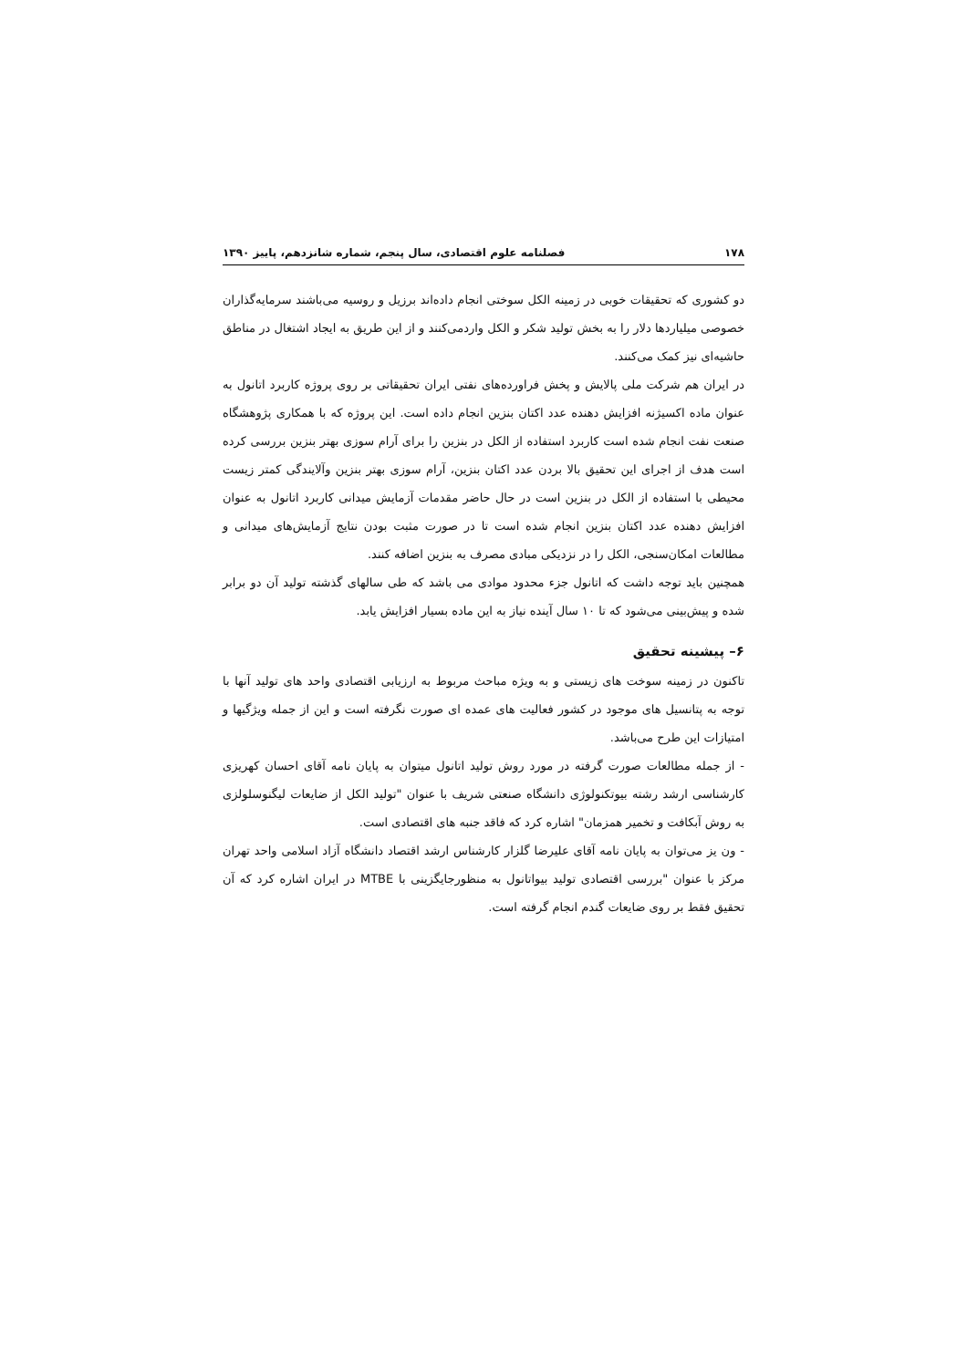۱۷۸ فصلنامه علوم اقتصادی، سال پنجم، شماره شانزدهم، پاییز ۱۳۹۰
دو کشوری که تحقیقات خوبی در زمینه الکل سوختی انجام داده‌اند برزیل و روسیه می‌باشند سرمایه‌گذاران خصوصی میلیاردها دلار را به بخش تولید شکر و الکل واردمی‌کنند و از این طریق به ایجاد اشتغال در مناطق حاشیه‌ای نیز کمک می‌کنند.
در ایران هم شرکت ملی پالایش و پخش فراورده‌های نفتی ایران تحقیقاتی بر روی پروژه کاربرد اتانول به عنوان ماده اکسیژنه افزایش دهنده عدد اکتان بنزین انجام داده است. این پروژه که با همکاری پژوهشگاه صنعت نفت انجام شده است کاربرد استفاده از الکل در بنزین را برای آرام سوزی بهتر بنزین بررسی کرده است هدف از اجرای این تحقیق بالا بردن عدد اکتان بنزین، آرام سوزی بهتر بنزین وآلایندگی کمتر زیست محیطی با استفاده از الکل در بنزین است در حال حاضر مقدمات آزمایش میدانی کاربرد اتانول به عنوان افزایش دهنده عدد اکتان بنزین انجام شده است تا در صورت مثبت بودن نتایج آزمایش‌های میدانی و مطالعات امکان‌سنجی، الکل را در نزدیکی مبادی مصرف به بنزین اضافه کنند.
همچنین باید توجه داشت که اتانول جزء محدود موادی می باشد که طی سالهای گذشته تولید آن دو برابر شده و پیش‌بینی می‌شود که تا ۱۰ سال آینده نیاز به این ماده بسیار افزایش یابد.
۶– پیشینه تحقیق
تاکنون در زمینه سوخت های زیستی و به ویژه مباحث مربوط به ارزیابی اقتصادی واحد های تولید آنها با توجه به پتانسیل های موجود در کشور فعالیت های عمده ای صورت نگرفته است و این از جمله ویژگیها و امتیازات این طرح می‌باشد.
- از جمله مطالعات صورت گرفته در مورد روش تولید اتانول میتوان به پایان نامه آقای احسان کهریزی کارشناسی ارشد رشته بیوتکنولوژی دانشگاه صنعتی شریف با عنوان "تولید الکل از ضایعات لیگنوسلولزی به روش آبکافت و تخمیر همزمان" اشاره کرد که فاقد جنبه های اقتصادی است.
- ون یز می‌توان به پایان نامه آقای علیرضا گلزار کارشناس ارشد اقتصاد دانشگاه آزاد اسلامی واحد تهران مرکز با عنوان "بررسی اقتصادی تولید بیواتانول به منظورجایگزینی با MTBE در ایران اشاره کرد که آن تحقیق فقط بر روی ضایعات گندم انجام گرفته است.